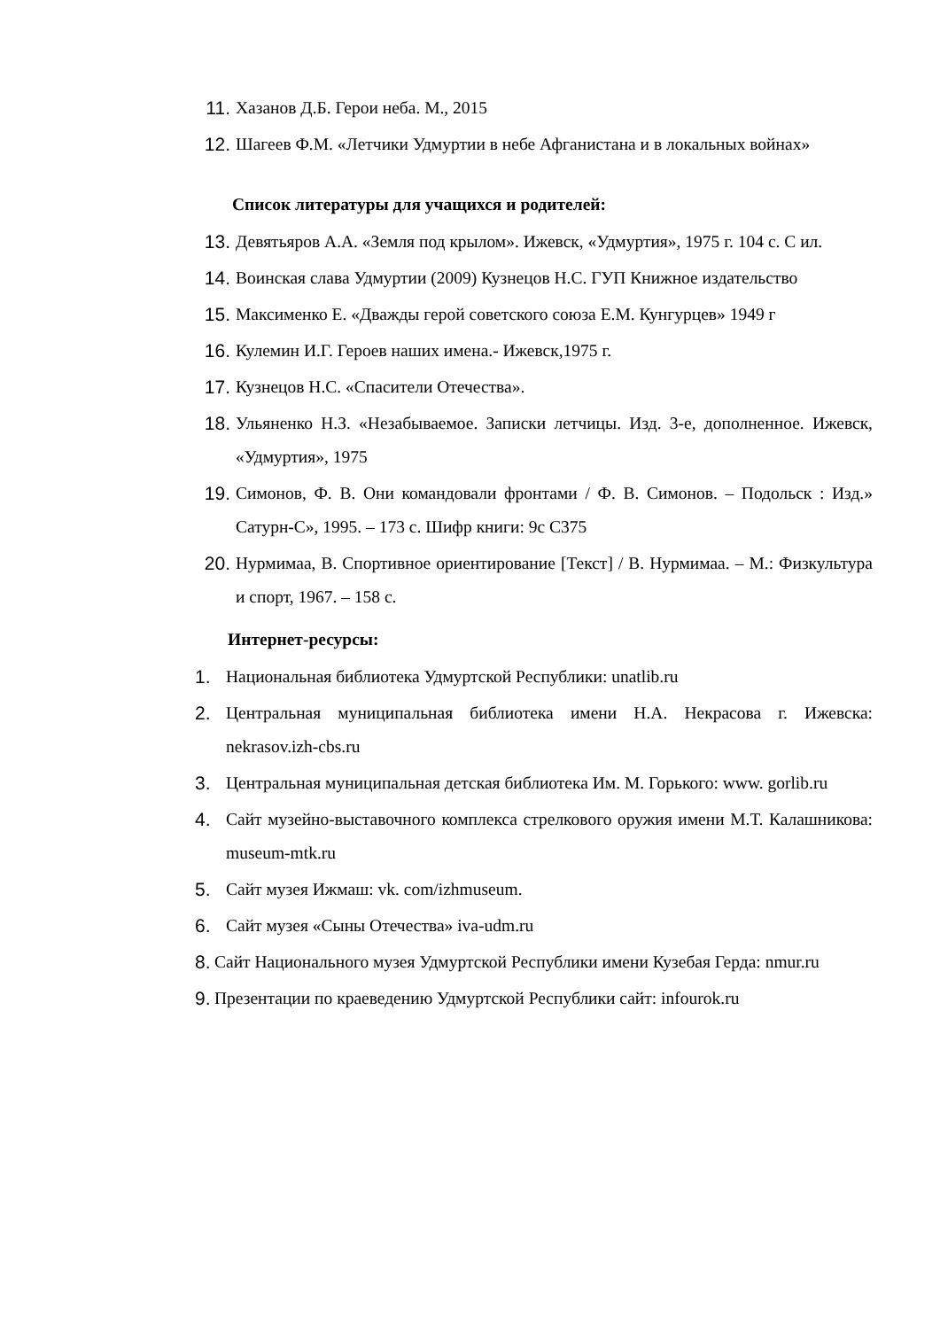11. Хазанов Д.Б. Герои неба. М., 2015
12. Шагеев Ф.М. «Летчики Удмуртии в небе Афганистана и в локальных войнах»
Список литературы для учащихся и родителей:
13. Девятьяров А.А. «Земля под крылом». Ижевск, «Удмуртия», 1975 г. 104 с. С ил.
14. Воинская слава Удмуртии (2009) Кузнецов Н.С. ГУП Книжное издательство
15. Максименко Е. «Дважды герой советского союза Е.М. Кунгурцев» 1949 г
16. Кулемин И.Г. Героев наших имена.- Ижевск,1975 г.
17. Кузнецов Н.С. «Спасители Отечества».
18. Ульяненко Н.З. «Незабываемое. Записки летчицы. Изд. 3-е, дополненное. Ижевск, «Удмуртия», 1975
19. Симонов, Ф. В. Они командовали фронтами / Ф. В. Симонов. – Подольск : Изд.» Сатурн-С», 1995. – 173 с. Шифр книги: 9с С375
20. Нурмимаа, В. Спортивное ориентирование [Текст] / В. Нурмимаа. – М.: Физкультура и спорт, 1967. – 158 с.
Интернет-ресурсы:
1. Национальная библиотека Удмуртской Республики: unatlib.ru
2. Центральная муниципальная библиотека имени Н.А. Некрасова г. Ижевска: nekrasov.izh-cbs.ru
3. Центральная муниципальная детская библиотека Им. М. Горького: www. gorlib.ru
4. Сайт музейно-выставочного комплекса стрелкового оружия имени М.Т. Калашникова: museum-mtk.ru
5. Сайт музея Ижмаш: vk. com/izhmuseum.
6. Сайт музея «Сыны Отечества» iva-udm.ru
8. Сайт Национального музея Удмуртской Республики имени Кузебая Герда: nmur.ru
9. Презентации по краеведению Удмуртской Республики сайт: infourok.ru